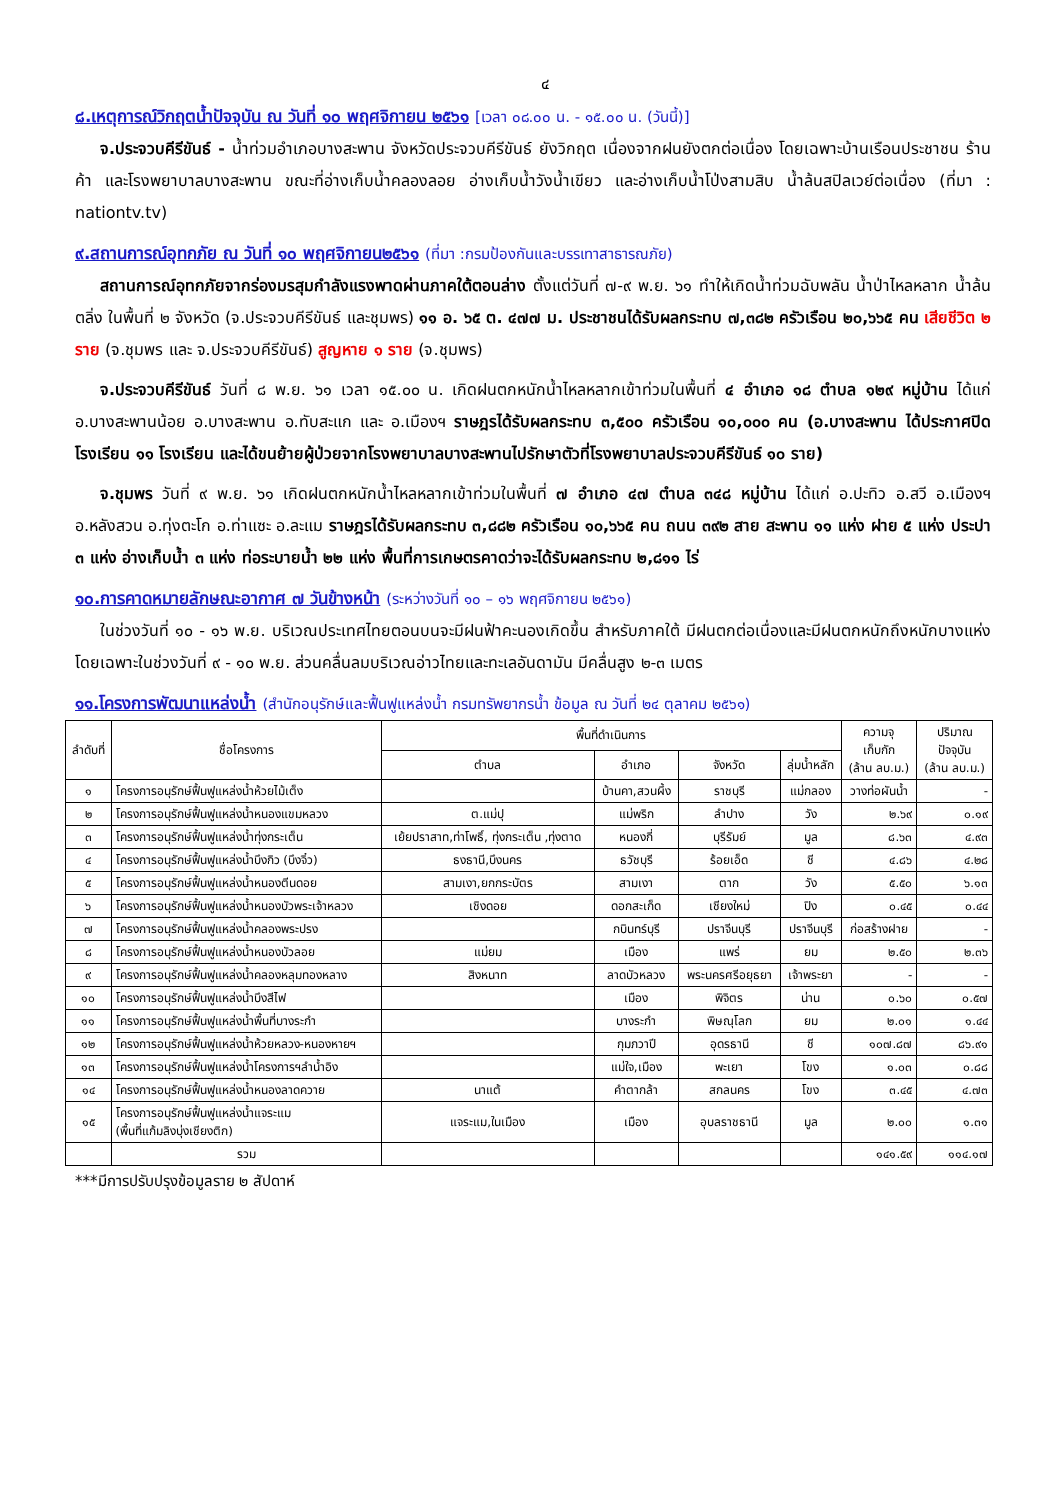๔
๘.เหตุการณ์วิกฤตน้ำปัจจุบัน ณ วันที่ ๑๐ พฤศจิกายน ๒๕๖๑ [เวลา ๐๘.๐๐ น. - ๑๕.๐๐ น. (วันนี้)]
จ.ประจวบคีรีขันธ์ - น้ำท่วมอำเภอบางสะพาน จังหวัดประจวบคีรีขันธ์ ยังวิกฤต เนื่องจากฝนยังตกต่อเนื่อง โดยเฉพาะบ้านเรือนประชาชน ร้านค้า และโรงพยาบาลบางสะพาน ขณะที่อ่างเก็บน้ำคลองลอย อ่างเก็บน้ำวังน้ำเขียว และอ่างเก็บน้ำโป่งสามสิบ น้ำล้นสปิลเวย์ต่อเนื่อง (ที่มา : nationtv.tv)
๙.สถานการณ์อุทกภัย ณ วันที่ ๑๐ พฤศจิกายน๒๕๖๑ (ที่มา :กรมป้องกันและบรรเทาสาธารณภัย)
สถานการณ์อุทกภัยจากร่องมรสุมกำลังแรงพาดผ่านภาคใต้ตอนล่าง ตั้งแต่วันที่ ๗-๙ พ.ย. ๖๑ ทำให้เกิดน้ำท่วมฉับพลัน น้ำป่าไหลหลาก น้ำล้นตลิ่ง ในพื้นที่ ๒ จังหวัด (จ.ประจวบคีรีขันธ์ และชุมพร) ๑๑ อ. ๖๕ ต. ๔๗๗ ม. ประชาชนได้รับผลกระทบ ๗,๓๘๒ ครัวเรือน ๒๐,๖๖๕ คน เสียชีวิต ๒ ราย (จ.ชุมพร และ จ.ประจวบคีรีขันธ์) สูญหาย ๑ ราย (จ.ชุมพร)
จ.ประจวบคีรีขันธ์ วันที่ ๘ พ.ย. ๖๑ เวลา ๑๕.๐๐ น. เกิดฝนตกหนักน้ำไหลหลากเข้าท่วมในพื้นที่ ๔ อำเภอ ๑๘ ตำบล ๑๒๙ หมู่บ้าน ได้แก่ อ.บางสะพานน้อย อ.บางสะพาน อ.ทับสะแก และ อ.เมืองฯ ราษฎรได้รับผลกระทบ ๓,๕๐๐ ครัวเรือน ๑๐,๐๐๐ คน (อ.บางสะพาน ได้ประกาศปิดโรงเรียน ๑๑ โรงเรียน และได้ขนย้ายผู้ป่วยจากโรงพยาบาลบางสะพานไปรักษาตัวที่โรงพยาบาลประจวบคีรีขันธ์ ๑๐ ราย)
จ.ชุมพร วันที่ ๙ พ.ย. ๖๑ เกิดฝนตกหนักน้ำไหลหลากเข้าท่วมในพื้นที่ ๗ อำเภอ ๔๗ ตำบล ๓๔๘ หมู่บ้าน ได้แก่ อ.ปะทิว อ.สวี อ.เมืองฯ อ.หลังสวน อ.ทุ่งตะโก อ.ท่าแซะ อ.ละแม ราษฎรได้รับผลกระทบ ๓,๘๘๒ ครัวเรือน ๑๐,๖๖๕ คน ถนน ๓๙๒ สาย สะพาน ๑๑ แห่ง ฝาย ๕ แห่ง ประปา ๓ แห่ง อ่างเก็บน้ำ ๓ แห่ง ท่อระบายน้ำ ๒๒ แห่ง พื้นที่การเกษตรคาดว่าจะได้รับผลกระทบ ๒,๘๑๑ ไร่
๑๐.การคาดหมายลักษณะอากาศ ๗ วันข้างหน้า (ระหว่างวันที่ ๑๐ – ๑๖ พฤศจิกายน ๒๕๖๑)
ในช่วงวันที่ ๑๐ - ๑๖ พ.ย. บริเวณประเทศไทยตอนบนจะมีฝนฟ้าคะนองเกิดขึ้น สำหรับภาคใต้ มีฝนตกต่อเนื่องและมีฝนตกหนักถึงหนักบางแห่งโดยเฉพาะในช่วงวันที่ ๙ - ๑๐ พ.ย. ส่วนคลื่นลมบริเวณอ่าวไทยและทะเลอันดามัน มีคลื่นสูง ๒-๓ เมตร
๑๑.โครงการพัฒนาแหล่งน้ำ (สำนักอนุรักษ์และฟื้นฟูแหล่งน้ำ กรมทรัพยากรน้ำ ข้อมูล ณ วันที่ ๒๔ ตุลาคม ๒๕๖๑)
| ลำดับที่ | ชื่อโครงการ | พื้นที่ดำเนินการ | | | | ความจุ เก็บกัก (ล้าน ลบ.ม.) | ปริมาณ ปัจจุบัน (ล้าน ลบ.ม.) |
| --- | --- | --- | --- | --- | --- | --- | --- |
| | | ตำบล | อำเภอ | จังหวัด | ลุ่มน้ำหลัก | | |
| ๑ | โครงการอนุรักษ์ฟื้นฟูแหล่งน้ำห้วยไม้เต็ง | | บ้านคา,สวนผึ้ง | ราชบุรี | แม่กลอง | วางท่อผันน้ำ | - |
| ๒ | โครงการอนุรักษ์ฟื้นฟูแหล่งน้ำหนองแขมหลวง | ต.แม่ปุ | แม่พริก | ลำปาง | วัง | ๒.๖๙ | ๐.๑๙ |
| ๓ | โครงการอนุรักษ์ฟื้นฟูแหล่งน้ำทุ่งกระเต็น | เย้ยปราสาท,ท่าโพธิ์, ทุ่งกระเต็น ,ทุ่งตาด | หนองกี่ | บุรีรัมย์ | มูล | ๘.๖๓ | ๔.๙๓ |
| ๔ | โครงการอนุรักษ์ฟื้นฟูแหล่งน้ำบึงกิว (บึงจิ๋ว) | ธงธานี,บึงนคร | ธวัชบุรี | ร้อยเอ็ด | ชี | ๔.๘๖ | ๔.๒๘ |
| ๕ | โครงการอนุรักษ์ฟื้นฟูแหล่งน้ำหนองตีนดอย | สามเงา,ยกกระบัตร | สามเงา | ตาก | วัง | ๕.๕๐ | ๖.๑๓ |
| ๖ | โครงการอนุรักษ์ฟื้นฟูแหล่งน้ำหนองบัวพระเจ้าหลวง | เชิงดอย | ดอกสะเก็ด | เชียงใหม่ | ปิง | ๐.๔๕ | ๐.๔๔ |
| ๗ | โครงการอนุรักษ์ฟื้นฟูแหล่งน้ำคลองพระปรง | | กบินทร์บุรี | ปราจีนบุรี | ปราจีนบุรี | ก่อสร้างฝาย | - |
| ๘ | โครงการอนุรักษ์ฟื้นฟูแหล่งน้ำหนองบัวลอย | แม่ยม | เมือง | แพร่ | ยม | ๒.๕๐ | ๒.๓๖ |
| ๙ | โครงการอนุรักษ์ฟื้นฟูแหล่งน้ำคลองหลุมทองหลาง | สิงหนาท | ลาดบัวหลวง | พระนครศรีอยุธยา | เจ้าพระยา | - | - |
| ๑๐ | โครงการอนุรักษ์ฟื้นฟูแหล่งน้ำบึงสีไฟ | | เมือง | พิจิตร | น่าน | ๐.๖๐ | ๐.๕๗ |
| ๑๑ | โครงการอนุรักษ์ฟื้นฟูแหล่งน้ำพื้นที่บางระกำ | | บางระกำ | พิษณุโลก | ยม | ๒.๐๑ | ๑.๔๔ |
| ๑๒ | โครงการอนุรักษ์ฟื้นฟูแหล่งน้ำห้วยหลวง-หนองหายฯ | | กุมภวาปี | อุดรธานี | ชี | ๑๐๗.๘๗ | ๘๖.๙๑ |
| ๑๓ | โครงการอนุรักษ์ฟื้นฟูแหล่งน้ำโครงการฯลำน้ำอิง | | แม่ใจ,เมือง | พะเยา | โขง | ๑.๐๓ | ๐.๘๘ |
| ๑๔ | โครงการอนุรักษ์ฟื้นฟูแหล่งน้ำหนองลาดควาย | นาแต้ | คำตากล้า | สกลนคร | โขง | ๓.๔๕ | ๔.๗๓ |
| ๑๕ | โครงการอนุรักษ์ฟื้นฟูแหล่งน้ำแจระแม (พื้นที่แก้มลิงบุ่งเชียงติก) | แจระแม,ในเมือง | เมือง | อุบลราชธานี | มูล | ๒.๐๐ | ๑.๓๑ |
| | รวม | | | | | ๑๔๑.๕๙ | ๑๑๔.๑๗ |
***มีการปรับปรุงข้อมูลราย ๒ สัปดาห์